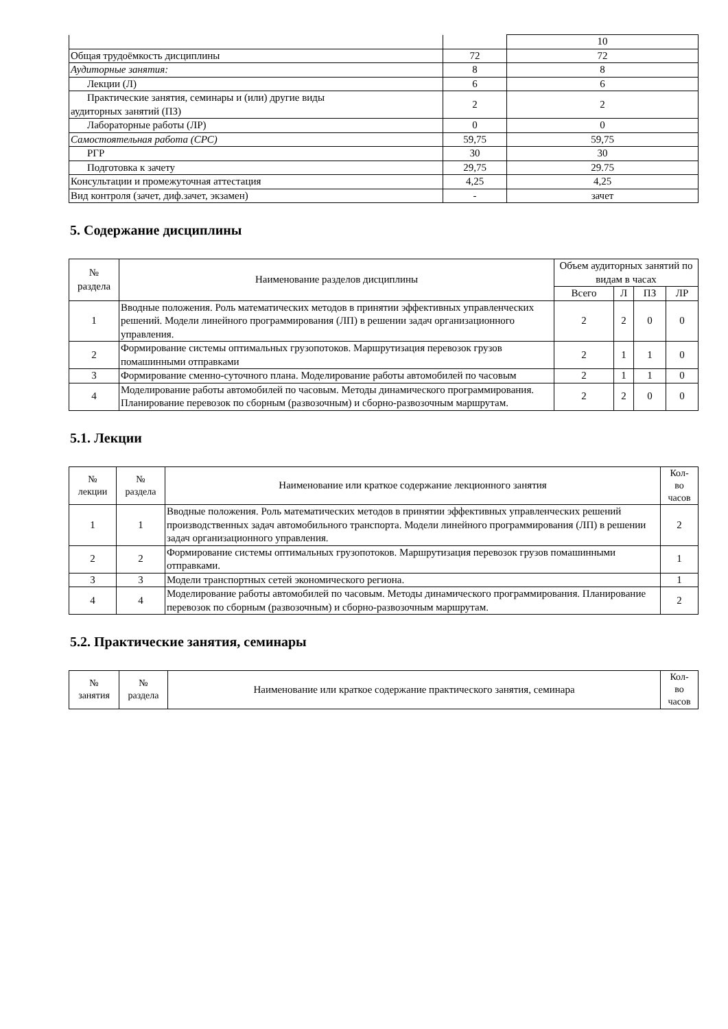| | | 10 |
| Общая трудоёмкость дисциплины | 72 | 72 |
| Аудиторные занятия: | 8 | 8 |
| Лекции (Л) | 6 | 6 |
| Практические занятия, семинары и (или) другие виды аудиторных занятий (ПЗ) | 2 | 2 |
| Лабораторные работы (ЛР) | 0 | 0 |
| Самостоятельная работа (СРС) | 59,75 | 59,75 |
| РГР | 30 | 30 |
| Подготовка к зачету | 29,75 | 29.75 |
| Консультации и промежуточная аттестация | 4,25 | 4,25 |
| Вид контроля (зачет, диф.зачет, экзамен) | - | зачет |
5. Содержание дисциплины
| № раздела | Наименование разделов дисциплины | Объем аудиторных занятий по видам в часах | | | |
| --- | --- | --- | --- | --- | --- |
| | | Всего | Л | ПЗ | ЛР |
| 1 | Вводные положения. Роль математических методов в принятии эффективных управленческих решений. Модели линейного программирования (ЛП) в решении задач организационного управления. | 2 | 2 | 0 | 0 |
| 2 | Формирование системы оптимальных грузопотоков. Маршрутизация перевозок грузов помашинными отправками | 2 | 1 | 1 | 0 |
| 3 | Формирование сменно-суточного плана. Моделирование работы автомобилей по часовым | 2 | 1 | 1 | 0 |
| 4 | Моделирование работы автомобилей по часовым. Методы динамического программирования. Планирование перевозок по сборным (развозочным) и сборно-развозочным маршрутам. | 2 | 2 | 0 | 0 |
5.1. Лекции
| № лекции | № раздела | Наименование или краткое содержание лекционного занятия | Кол- во часов |
| --- | --- | --- | --- |
| 1 | 1 | Вводные положения. Роль математических методов в принятии эффективных управленческих решений производственных задач автомобильного транспорта. Модели линейного программирования (ЛП) в решении задач организационного управления. | 2 |
| 2 | 2 | Формирование системы оптимальных грузопотоков. Маршрутизация перевозок грузов помашинными отправками. | 1 |
| 3 | 3 | Модели транспортных сетей экономического региона. | 1 |
| 4 | 4 | Моделирование работы автомобилей по часовым. Методы динамического программирования. Планирование перевозок по сборным (развозочным) и сборно-развозочным маршрутам. | 2 |
5.2. Практические занятия, семинары
| № занятия | № раздела | Наименование или краткое содержание практического занятия, семинара | Кол- во часов |
| --- | --- | --- | --- |